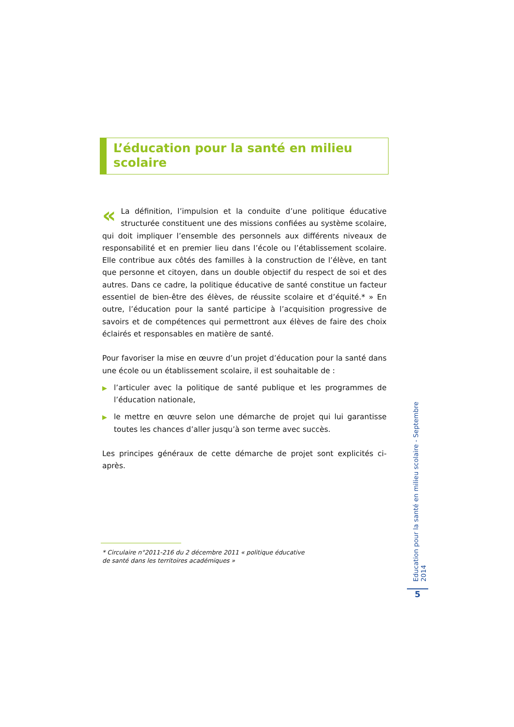L’éducation pour la santé en milieu scolaire
« La définition, l’impulsion et la conduite d’une politique éducative structurée constituent une des missions confiées au système scolaire, qui doit impliquer l’ensemble des personnels aux différents niveaux de responsabilité et en premier lieu dans l’école ou l’établissement scolaire. Elle contribue aux côtés des familles à la construction de l’élève, en tant que personne et citoyen, dans un double objectif du respect de soi et des autres. Dans ce cadre, la politique éducative de santé constitue un facteur essentiel de bien-être des élèves, de réussite scolaire et d’équité.* » En outre, l’éducation pour la santé participe à l’acquisition progressive de savoirs et de compétences qui permettront aux élèves de faire des choix éclairés et responsables en matière de santé.
Pour favoriser la mise en œuvre d’un projet d’éducation pour la santé dans une école ou un établissement scolaire, il est souhaitable de :
▶ l’articuler avec la politique de santé publique et les programmes de l’éducation nationale,
▶ le mettre en œuvre selon une démarche de projet qui lui garantisse toutes les chances d’aller jusqu’à son terme avec succès.
Les principes généraux de cette démarche de projet sont explicités ci-après.
* Circulaire n°2011-216 du 2 décembre 2011 « politique éducative
de santé dans les territoires académiques »
Education pour la santé en milieu scolaire - Septembre 2014
5